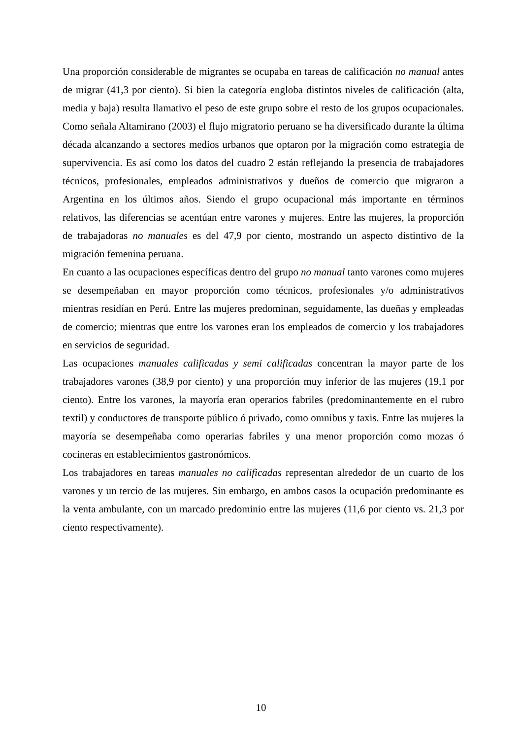Una proporción considerable de migrantes se ocupaba en tareas de calificación no manual antes de migrar (41,3 por ciento). Si bien la categoría engloba distintos niveles de calificación (alta, media y baja) resulta llamativo el peso de este grupo sobre el resto de los grupos ocupacionales. Como señala Altamirano (2003) el flujo migratorio peruano se ha diversificado durante la última década alcanzando a sectores medios urbanos que optaron por la migración como estrategia de supervivencia. Es así como los datos del cuadro 2 están reflejando la presencia de trabajadores técnicos, profesionales, empleados administrativos y dueños de comercio que migraron a Argentina en los últimos años. Siendo el grupo ocupacional más importante en términos relativos, las diferencias se acentúan entre varones y mujeres. Entre las mujeres, la proporción de trabajadoras no manuales es del 47,9 por ciento, mostrando un aspecto distintivo de la migración femenina peruana.
En cuanto a las ocupaciones específicas dentro del grupo no manual tanto varones como mujeres se desempeñaban en mayor proporción como técnicos, profesionales y/o administrativos mientras residían en Perú. Entre las mujeres predominan, seguidamente, las dueñas y empleadas de comercio; mientras que entre los varones eran los empleados de comercio y los trabajadores en servicios de seguridad.
Las ocupaciones manuales calificadas y semi calificadas concentran la mayor parte de los trabajadores varones (38,9 por ciento) y una proporción muy inferior de las mujeres (19,1 por ciento). Entre los varones, la mayoría eran operarios fabriles (predominantemente en el rubro textil) y conductores de transporte público ó privado, como omnibus y taxis. Entre las mujeres la mayoría se desempeñaba como operarias fabriles y una menor proporción como mozas ó cocineras en establecimientos gastronómicos.
Los trabajadores en tareas manuales no calificadas representan alrededor de un cuarto de los varones y un tercio de las mujeres. Sin embargo, en ambos casos la ocupación predominante es la venta ambulante, con un marcado predominio entre las mujeres (11,6 por ciento vs. 21,3 por ciento respectivamente).
10